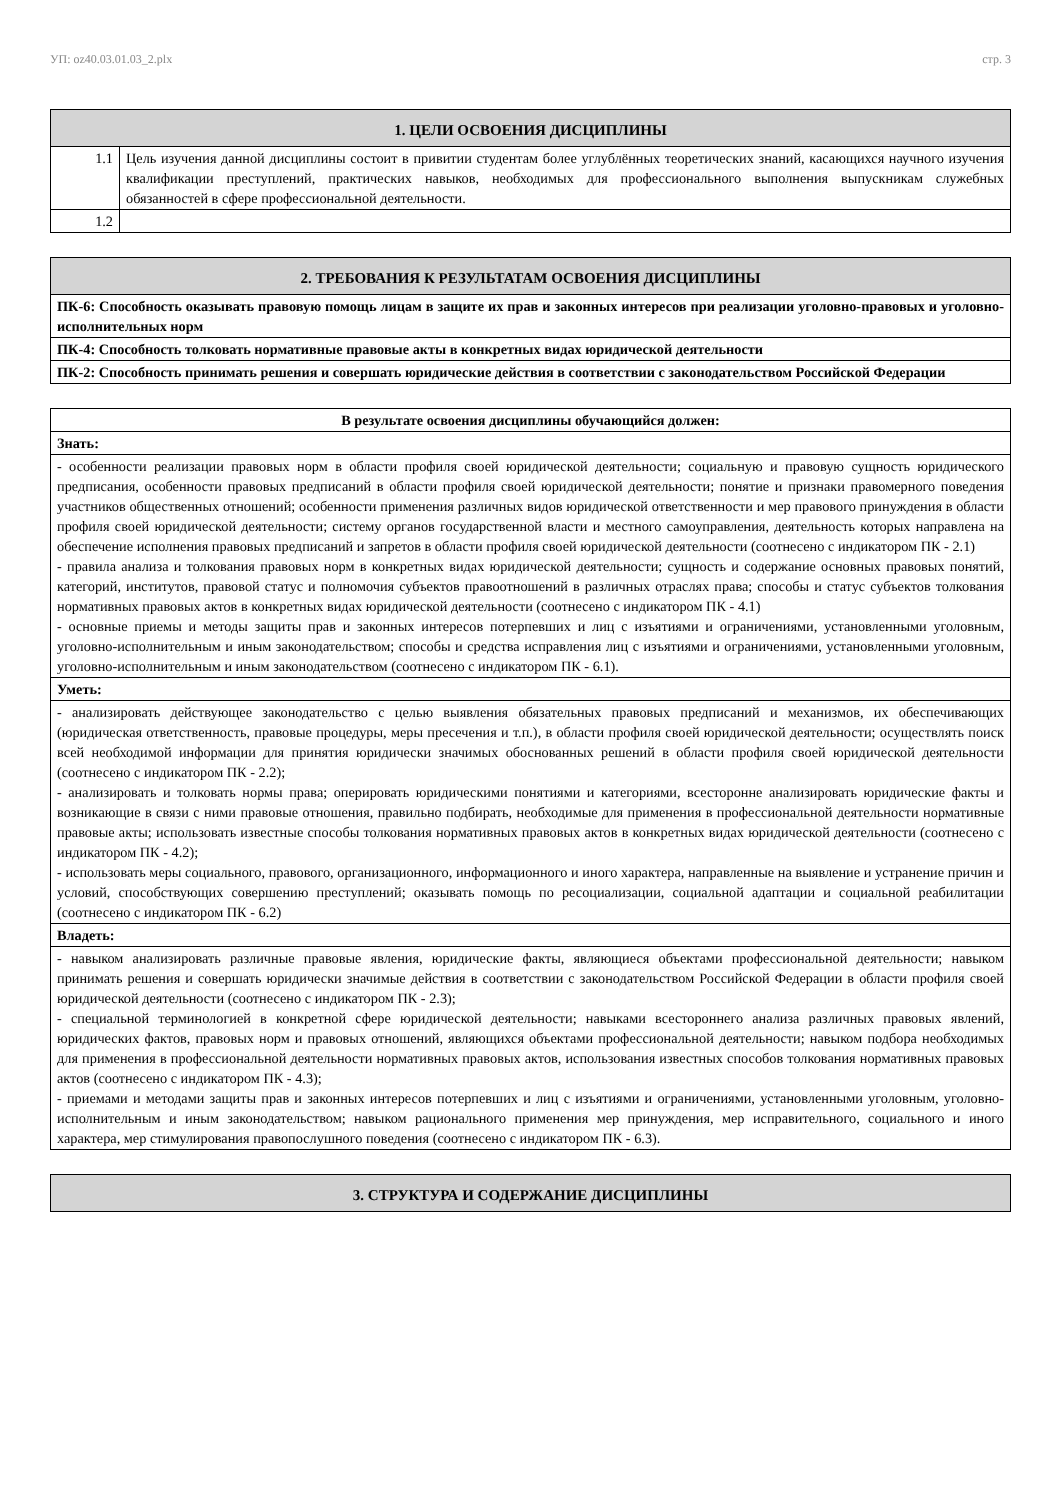УП: oz40.03.01.03_2.plx стр. 3
| 1. ЦЕЛИ ОСВОЕНИЯ ДИСЦИПЛИНЫ | |
| --- | --- |
| 1.1 | Цель изучения данной дисциплины состоит в привитии студентам более углублённых теоретических знаний, касающихся научного изучения квалификации преступлений, практических навыков, необходимых для профессионального выполнения выпускникам служебных обязанностей в сфере профессиональной деятельности. |
| 1.2 | |
| 2. ТРЕБОВАНИЯ К РЕЗУЛЬТАТАМ ОСВОЕНИЯ ДИСЦИПЛИНЫ |
| --- |
| ПК-6: Способность оказывать правовую помощь лицам в защите их прав и законных интересов при реализации уголовно-правовых и уголовно-исполнительных норм |
| ПК-4: Способность толковать нормативные правовые акты в конкретных видах юридической деятельности |
| ПК-2: Способность принимать решения и совершать юридические действия в соответствии с законодательством Российской Федерации |
| В результате освоения дисциплины обучающийся должен: |
| --- |
| Знать: |
| - особенности реализации правовых норм в области профиля своей юридической деятельности; социальную и правовую сущность юридического предписания, особенности правовых предписаний в области профиля своей юридической деятельности; понятие и признаки правомерного поведения участников общественных отношений; особенности применения различных видов юридической ответственности и мер правового принуждения в области профиля своей юридической деятельности; систему органов государственной власти и местного самоуправления, деятельность которых направлена на обеспечение исполнения правовых предписаний и запретов в области профиля своей юридической деятельности (соотнесено с индикатором ПК - 2.1) - правила анализа и толкования правовых норм в конкретных видах юридической деятельности; сущность и содержание основных правовых понятий, категорий, институтов, правовой статус и полномочия субъектов правоотношений в различных отраслях права; способы и статус субъектов толкования нормативных правовых актов в конкретных видах юридической деятельности (соотнесено с индикатором ПК - 4.1) - основные приемы и методы защиты прав и законных интересов потерпевших и лиц с изъятиями и ограничениями, установленными уголовным, уголовно-исполнительным и иным законодательством; способы и средства исправления лиц с изъятиями и ограничениями, установленными уголовным, уголовно-исполнительным и иным законодательством (соотнесено с индикатором ПК - 6.1). |
| Уметь: |
| - анализировать действующее законодательство с целью выявления обязательных правовых предписаний и механизмов, их обеспечивающих (юридическая ответственность, правовые процедуры, меры пресечения и т.п.), в области профиля своей юридической деятельности; осуществлять поиск всей необходимой информации для принятия юридически значимых обоснованных решений в области профиля своей юридической деятельности (соотнесено с индикатором ПК - 2.2); - анализировать и толковать нормы права; оперировать юридическими понятиями и категориями, всесторонне анализировать юридические факты и возникающие в связи с ними правовые отношения, правильно подбирать, необходимые для применения в профессиональной деятельности нормативные правовые акты; использовать известные способы толкования нормативных правовых актов в конкретных видах юридической деятельности (соотнесено с индикатором ПК - 4.2); - использовать меры социального, правового, организационного, информационного и иного характера, направленные на выявление и устранение причин и условий, способствующих совершению преступлений; оказывать помощь по ресоциализации, социальной адаптации и социальной реабилитации (соотнесено с индикатором ПК - 6.2) |
| Владеть: |
| - навыком анализировать различные правовые явления, юридические факты, являющиеся объектами профессиональной деятельности; навыком принимать решения и совершать юридически значимые действия в соответствии с законодательством Российской Федерации в области профиля своей юридической деятельности (соотнесено с индикатором ПК - 2.3); - специальной терминологией в конкретной сфере юридической деятельности; навыками всестороннего анализа различных правовых явлений, юридических фактов, правовых норм и правовых отношений, являющихся объектами профессиональной деятельности; навыком подбора необходимых для применения в профессиональной деятельности нормативных правовых актов, использования известных способов толкования нормативных правовых актов (соотнесено с индикатором ПК - 4.3); - приемами и методами защиты прав и законных интересов потерпевших и лиц с изъятиями и ограничениями, установленными уголовным, уголовно-исполнительным и иным законодательством; навыком рационального применения мер принуждения, мер исправительного, социального и иного характера, мер стимулирования правопослушного поведения (соотнесено с индикатором ПК - 6.3). |
| 3. СТРУКТУРА И СОДЕРЖАНИЕ ДИСЦИПЛИНЫ |
| --- |